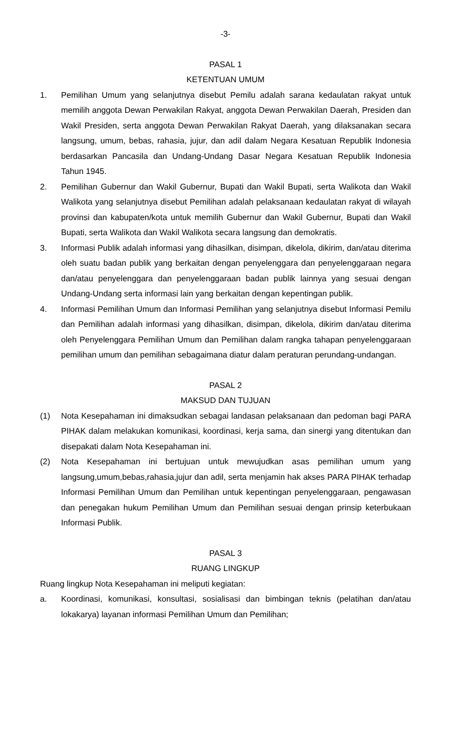-3-
PASAL 1
KETENTUAN UMUM
1. Pemilihan Umum yang selanjutnya disebut Pemilu adalah sarana kedaulatan rakyat untuk memilih anggota Dewan Perwakilan Rakyat, anggota Dewan Perwakilan Daerah, Presiden dan Wakil Presiden, serta anggota Dewan Perwakilan Rakyat Daerah, yang dilaksanakan secara langsung, umum, bebas, rahasia, jujur, dan adil dalam Negara Kesatuan Republik Indonesia berdasarkan Pancasila dan Undang-Undang Dasar Negara Kesatuan Republik Indonesia Tahun 1945.
2. Pemilihan Gubernur dan Wakil Gubernur, Bupati dan Wakil Bupati, serta Walikota dan Wakil Walikota yang selanjutnya disebut Pemilihan adalah pelaksanaan kedaulatan rakyat di wilayah provinsi dan kabupaten/kota untuk memilih Gubernur dan Wakil Gubernur, Bupati dan Wakil Bupati, serta Walikota dan Wakil Walikota secara langsung dan demokratis.
3. Informasi Publik adalah informasi yang dihasilkan, disimpan, dikelola, dikirim, dan/atau diterima oleh suatu badan publik yang berkaitan dengan penyelenggara dan penyelenggaraan negara dan/atau penyelenggara dan penyelenggaraan badan publik lainnya yang sesuai dengan Undang-Undang serta informasi lain yang berkaitan dengan kepentingan publik.
4. Informasi Pemilihan Umum dan Informasi Pemilihan yang selanjutnya disebut Informasi Pemilu dan Pemilihan adalah informasi yang dihasilkan, disimpan, dikelola, dikirim dan/atau diterima oleh Penyelenggara Pemilihan Umum dan Pemilihan dalam rangka tahapan penyelenggaraan pemilihan umum dan pemilihan sebagaimana diatur dalam peraturan perundang-undangan.
PASAL 2
MAKSUD DAN TUJUAN
(1) Nota Kesepahaman ini dimaksudkan sebagai landasan pelaksanaan dan pedoman bagi PARA PIHAK dalam melakukan komunikasi, koordinasi, kerja sama, dan sinergi yang ditentukan dan disepakati dalam Nota Kesepahaman ini.
(2) Nota Kesepahaman ini bertujuan untuk mewujudkan asas pemilihan umum yang langsung,umum,bebas,rahasia,jujur dan adil, serta menjamin hak akses PARA PIHAK terhadap Informasi Pemilihan Umum dan Pemilihan untuk kepentingan penyelenggaraan, pengawasan dan penegakan hukum Pemilihan Umum dan Pemilihan sesuai dengan prinsip keterbukaan Informasi Publik.
PASAL 3
RUANG LINGKUP
Ruang lingkup Nota Kesepahaman ini meliputi kegiatan:
a. Koordinasi, komunikasi, konsultasi, sosialisasi dan bimbingan teknis (pelatihan dan/atau lokakarya) layanan informasi Pemilihan Umum dan Pemilihan;